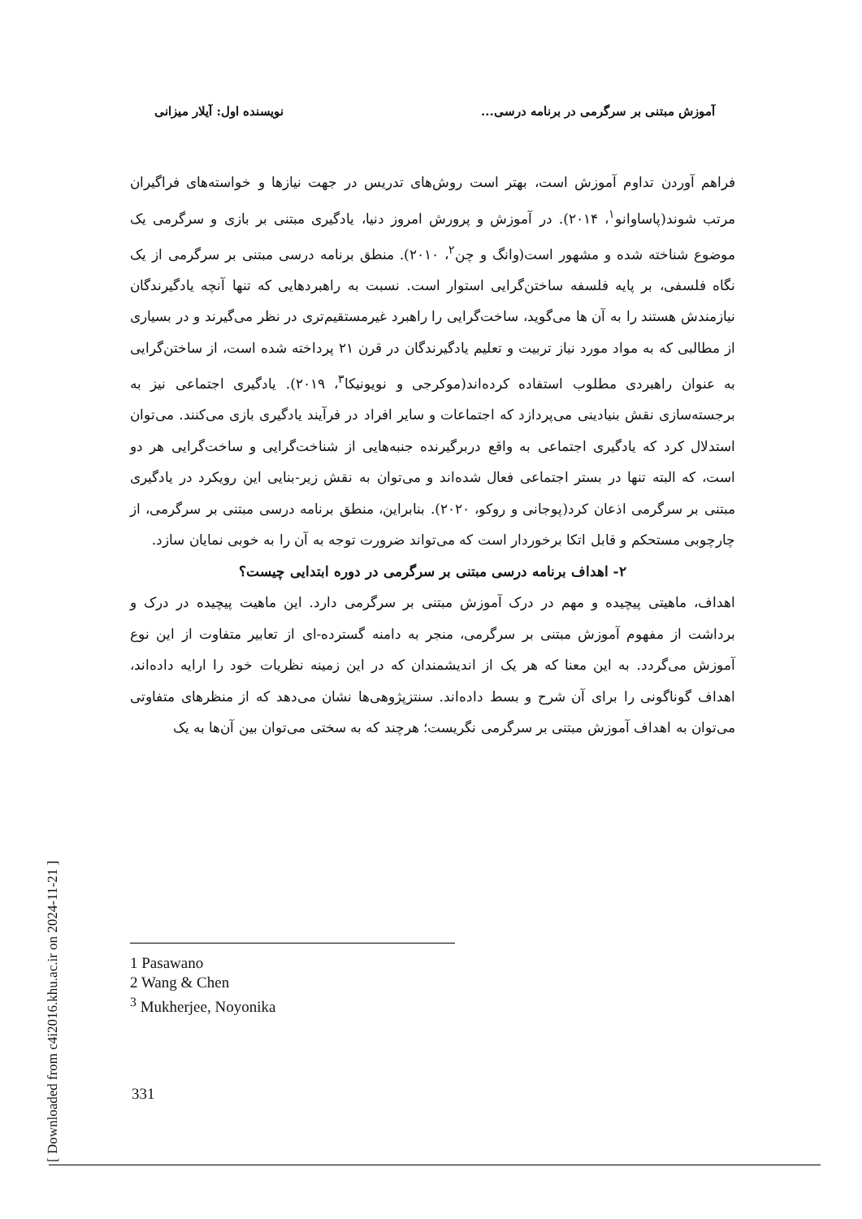آموزش مبتنی بر سرگرمی در برنامه درسی... نویسنده اول: آیلار میزانی
فراهم آوردن تداوم آموزش است، بهتر است روش‌های تدریس در جهت نیازها و خواسته‌های فراگیران مرتب شوند(پاساوانو<sup>۱</sup>، ۲۰۱۴). در آموزش و پرورش امروز دنیا، یادگیری مبتنی بر بازی و سرگرمی یک موضوع شناخته شده و مشهور است(وانگ و چن<sup>۲</sup>، ۲۰۱۰). منطق برنامه درسی مبتنی بر سرگرمی از یک نگاه فلسفی، بر پایه فلسفه ساختن‌گرایی استوار است. نسبت به راهبردهایی که تنها آنچه یادگیرندگان نیازمندش هستند را به آن ها می‌گوید، ساخت‌گرایی را راهبرد غیرمستقیم‌تری در نظر می‌گیرند و در بسیاری از مطالبی که به مواد مورد نیاز تربیت و تعلیم یادگیرندگان در قرن ۲۱ پرداخته شده است، از ساختن‌گرایی به عنوان راهبردی مطلوب استفاده کرده‌اند(موکرجی و نویونیکا<sup>۳</sup>، ۲۰۱۹). یادگیری اجتماعی نیز به برجسته‌سازی نقش بنیادینی می‌پردازد که اجتماعات و سایر افراد در فرآیند یادگیری بازی می‌کنند. می‌توان استدلال کرد که یادگیری اجتماعی به واقع دربرگیرنده جنبه‌هایی از شناخت‌گرایی و ساخت‌گرایی هر دو است، که البته تنها در بستر اجتماعی فعال شده‌اند و می‌توان به نقش زیر-بنایی این رویکرد در یادگیری مبتنی بر سرگرمی اذعان کرد(پوجانی و روکو، ۲۰۲۰). بنابراین، منطق برنامه درسی مبتنی بر سرگرمی، از چارچوبی مستحکم و قابل اتکا برخوردار است که می‌تواند ضرورت توجه به آن را به خوبی نمایان سازد.
۲- اهداف برنامه درسی مبتنی بر سرگرمی در دوره ابتدایی چیست؟
اهداف، ماهیتی پیچیده و مهم در درک آموزش مبتنی بر سرگرمی دارد. این ماهیت پیچیده در درک و برداشت از مفهوم آموزش مبتنی بر سرگرمی، منجر به دامنه گسترده-ای از تعابیر متفاوت از این نوع آموزش می‌گردد. به این معنا که هر یک از اندیشمندان که در این زمینه نظریات خود را ارایه داده‌اند، اهداف گوناگونی را برای آن شرح و بسط داده‌اند. سنتزپژوهی‌ها نشان می‌دهد که از منظرهای متفاوتی می‌توان به اهداف آموزش مبتنی بر سرگرمی نگریست؛ هرچند که به سختی می‌توان بین آن‌ها به یک
1 Pasawano
2 Wang & Chen
<sup>3</sup> Mukherjee, Noyonika
331
[ Downloaded from c4i2016.khu.ac.ir on 2024-11-21 ]